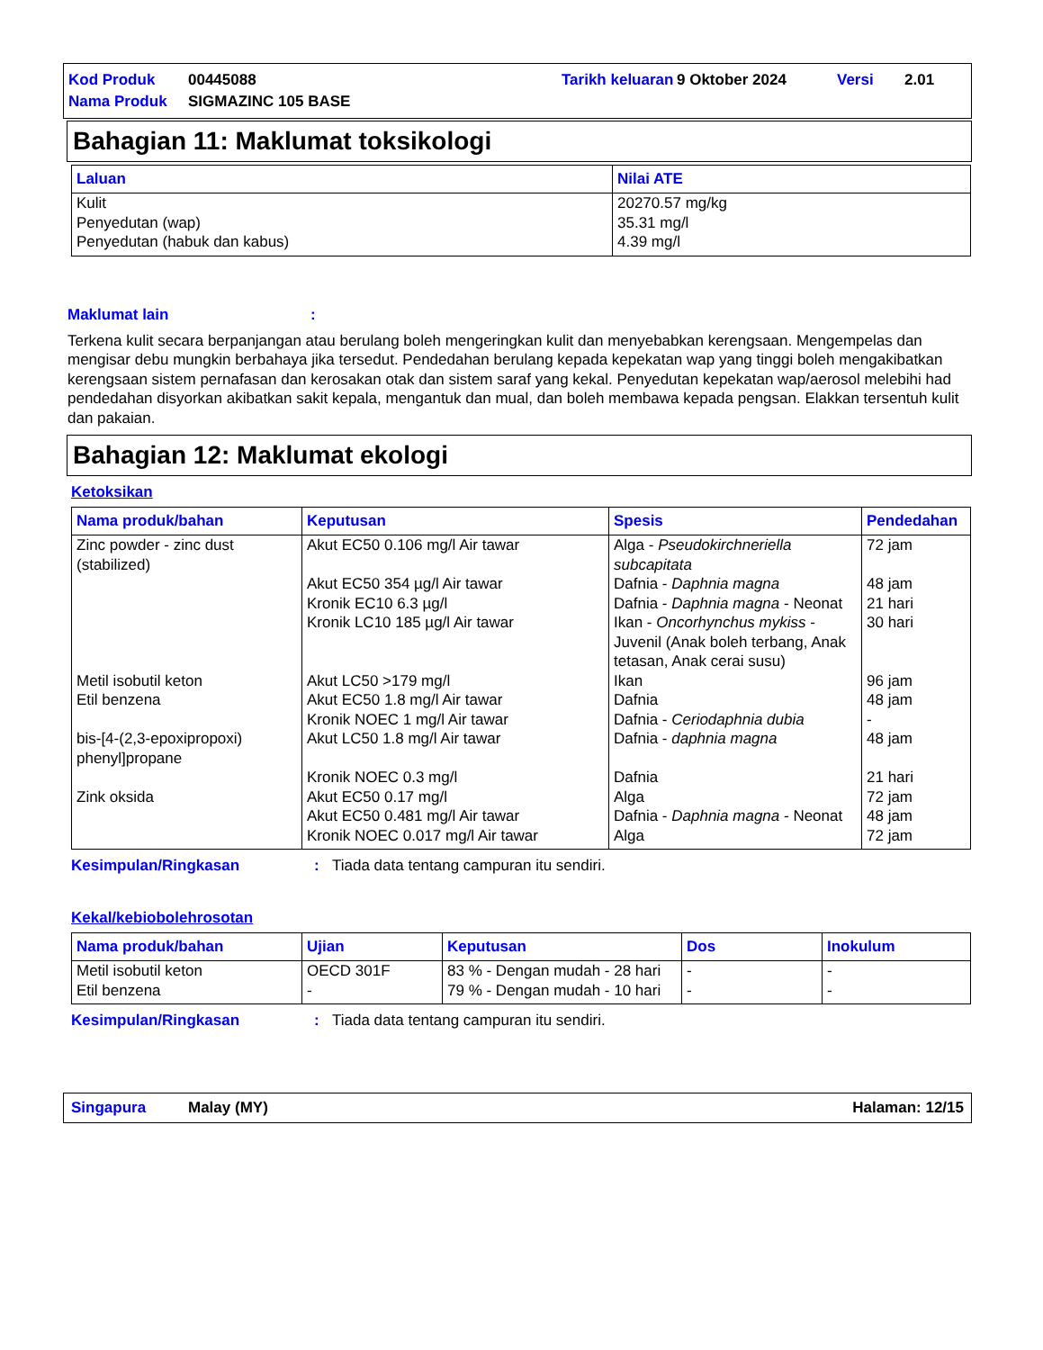| Kod Produk | 00445088 | Tarikh keluaran | 9 Oktober 2024 | Versi | 2.01 |
| Nama Produk | SIGMAZINC 105 BASE | | | | |
Bahagian 11: Maklumat toksikologi
| Laluan | Nilai ATE |
| --- | --- |
| Kulit Penyedutan (wap) Penyedutan (habuk dan kabus) | 20270.57 mg/kg 35.31 mg/l 4.39 mg/l |
Maklumat lain:
Terkena kulit secara berpanjangan atau berulang boleh mengeringkan kulit dan menyebabkan kerengsaan. Mengempelas dan mengisar debu mungkin berbahaya jika tersedut. Pendedahan berulang kepada kepekatan wap yang tinggi boleh mengakibatkan kerengsaan sistem pernafasan dan kerosakan otak dan sistem saraf yang kekal. Penyedutan kepekatan wap/aerosol melebihi had pendedahan disyorkan akibatkan sakit kepala, mengantuk dan mual, dan boleh membawa kepada pengsan. Elakkan tersentuh kulit dan pakaian.
Bahagian 12: Maklumat ekologi
Ketoksikan
| Nama produk/bahan | Keputusan | Spesis | Pendedahan |
| --- | --- | --- | --- |
| Zinc powder - zinc dust (stabilized) | Akut EC50 0.106 mg/l Air tawar | Alga - Pseudokirchneriella subcapitata | 72 jam |
| | Akut EC50 354 µg/l Air tawar | Dafnia - Daphnia magna | 48 jam |
| | Kronik EC10 6.3 µg/l | Dafnia - Daphnia magna - Neonat | 21 hari |
| | Kronik LC10 185 µg/l Air tawar | Ikan - Oncorhynchus mykiss - Juvenil (Anak boleh terbang, Anak tetasan, Anak cerai susu) | 30 hari |
| Metil isobutil keton | Akut LC50 >179 mg/l | Ikan | 96 jam |
| Etil benzena | Akut EC50 1.8 mg/l Air tawar | Dafnia | 48 jam |
| | Kronik NOEC 1 mg/l Air tawar | Dafnia - Ceriodaphnia dubia | - |
| bis-[4-(2,3-epoxipropoxi) phenyl]propane | Akut LC50 1.8 mg/l Air tawar | Dafnia - daphnia magna | 48 jam |
| | Kronik NOEC 0.3 mg/l | Dafnia | 21 hari |
| Zink oksida | Akut EC50 0.17 mg/l | Alga | 72 jam |
| | Akut EC50 0.481 mg/l Air tawar | Dafnia - Daphnia magna - Neonat | 48 jam |
| | Kronik NOEC 0.017 mg/l Air tawar | Alga | 72 jam |
Kesimpulan/Ringkasan: Tiada data tentang campuran itu sendiri.
Kekal/kebiobolehrosotan
| Nama produk/bahan | Ujian | Keputusan | Dos | Inokulum |
| --- | --- | --- | --- | --- |
| Metil isobutil keton | OECD 301F | 83 % - Dengan mudah - 28 hari | - | - |
| Etil benzena | - | 79 % - Dengan mudah - 10 hari | - | - |
Kesimpulan/Ringkasan: Tiada data tentang campuran itu sendiri.
Singapura Malay (MY) Halaman: 12/15